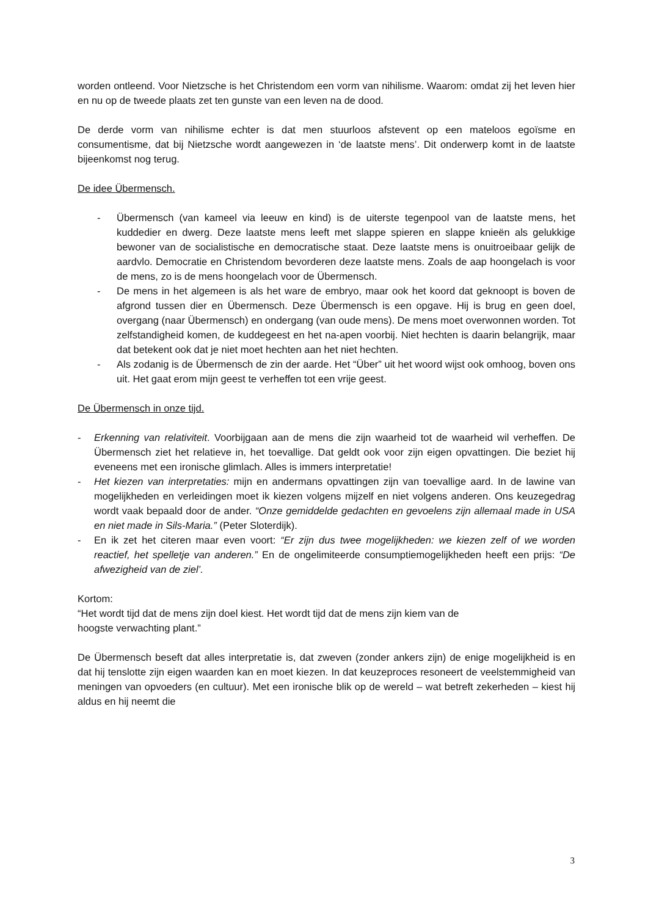worden ontleend. Voor Nietzsche is het Christendom een vorm van nihilisme. Waarom: omdat zij het leven hier en nu op de tweede plaats zet ten gunste van een leven na de dood.
De derde vorm van nihilisme echter is dat men stuurloos afstevent op een mateloos egoïsme en consumentisme, dat bij Nietzsche wordt aangewezen in ‘de laatste mens’. Dit onderwerp komt in de laatste bijeenkomst nog terug.
De idee Übermensch.
- Übermensch (van kameel via leeuw en kind) is de uiterste tegenpool van de laatste mens, het kuddedier en dwerg. Deze laatste mens leeft met slappe spieren en slappe knieën als gelukkige bewoner van de socialistische en democratische staat. Deze laatste mens is onuitroeibaar gelijk de aardvlo. Democratie en Christendom bevorderen deze laatste mens. Zoals de aap hoongelach is voor de mens, zo is de mens hoongelach voor de Übermensch.
- De mens in het algemeen is als het ware de embryo, maar ook het koord dat geknoopt is boven de afgrond tussen dier en Übermensch. Deze Übermensch is een opgave. Hij is brug en geen doel, overgang (naar Übermensch) en ondergang (van oude mens). De mens moet overwonnen worden. Tot zelfstandigheid komen, de kuddegeest en het na-apen voorbij. Niet hechten is daarin belangrijk, maar dat betekent ook dat je niet moet hechten aan het niet hechten.
- Als zodanig is de Übermensch de zin der aarde. Het “Über” uit het woord wijst ook omhoog, boven ons uit. Het gaat erom mijn geest te verheffen tot een vrije geest.
De Übermensch in onze tijd.
- Erkenning van relativiteit. Voorbijgaan aan de mens die zijn waarheid tot de waarheid wil verheffen. De Übermensch ziet het relatieve in, het toevallige. Dat geldt ook voor zijn eigen opvattingen. Die beziet hij eveneens met een ironische glimlach. Alles is immers interpretatie!
- Het kiezen van interpretaties: mijn en andermans opvattingen zijn van toevallige aard. In de lawine van mogelijkheden en verleidingen moet ik kiezen volgens mijzelf en niet volgens anderen. Ons keuzegedrag wordt vaak bepaald door de ander. “Onze gemiddelde gedachten en gevoelens zijn allemaal made in USA en niet made in Sils-Maria.” (Peter Sloterdijk).
- En ik zet het citeren maar even voort: “Er zijn dus twee mogelijkheden: we kiezen zelf of we worden reactief, het spelletje van anderen.” En de ongelimiteerde consumptiemogelijkheden heeft een prijs: “De afwezigheid van de ziel’.
Kortom:
“Het wordt tijd dat de mens zijn doel kiest. Het wordt tijd dat de mens zijn kiem van de
hoogste verwachting plant.”
De Übermensch beseft dat alles interpretatie is, dat zweven (zonder ankers zijn) de enige mogelijkheid is en dat hij tenslotte zijn eigen waarden kan en moet kiezen. In dat keuzeproces resoneert de veelstemmigheid van meningen van opvoeders (en cultuur). Met een ironische blik op de wereld – wat betreft zekerheden – kiest hij aldus en hij neemt die
3